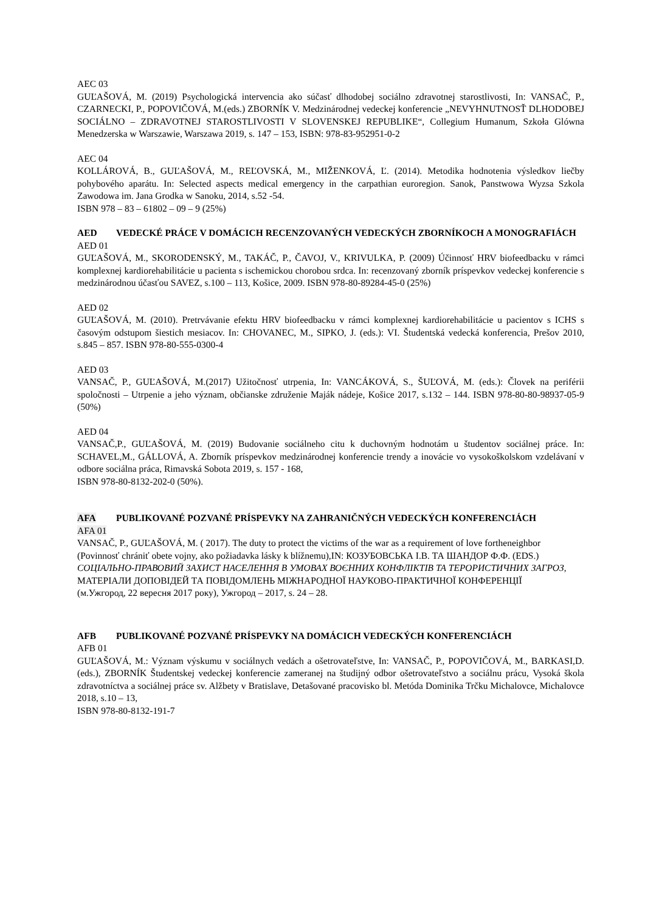AEC 03
GUĽAŠOVÁ, M. (2019) Psychologická intervencia ako súčasť dlhodobej sociálno zdravotnej starostlivosti, In: VANSAČ, P., CZARNECKI, P., POPOVIČOVÁ, M.(eds.) ZBORNÍK V. Medzinárodnej vedeckej konferencie „NEVYHNUTNOSŤ DLHODOBEJ SOCIÁLNO – ZDRAVOTNEJ STAROSTLIVOSTI V SLOVENSKEJ REPUBLIKE“, Collegium Humanum, Szkoła Glówna Menedzerska w Warszawie, Warszawa 2019, s. 147 – 153, ISBN: 978-83-952951-0-2
AEC 04
KOLLÁROVÁ, B., GUĽAŠOVÁ, M., REĽOVSKÁ, M., MIŽENKOVÁ, Ľ. (2014). Metodika hodnotenia výsledkov liečby pohybového aparátu. In: Selected aspects medical emergency in the carpathian euroregion. Sanok, Panstwowa Wyzsa Szkola Zawodowa im. Jana Grodka w Sanoku, 2014, s.52 -54.
ISBN 978 – 83 – 61802 – 09 – 9 (25%)
AED VEDECKÉ PRÁCE V DOMÁCICH RECENZOVANÝCH VEDECKÝCH ZBORNÍKOCH A MONOGRAFIÁCH
AED 01
GUĽAŠOVÁ, M., SKORODENSKÝ, M., TAKÁČ, P., ČAVOJ, V., KRIVULKA, P. (2009) Účinnosť HRV biofeedbacku v rámci komplexnej kardiorehabilitácie u pacienta s ischemickou chorobou srdca. In: recenzovaný zborník príspevkov vedeckej konferencie s medzinárodnou účasťou SAVEZ, s.100 – 113, Košice, 2009. ISBN 978-80-89284-45-0 (25%)
AED 02
GUĽAŠOVÁ, M. (2010). Pretrvávanie efektu HRV biofeedbacku v rámci komplexnej kardiorehabilitácie u pacientov s ICHS s časovým odstupom šiestich mesiacov. In: CHOVANEC, M., SIPKO, J. (eds.): VI. Študentská vedecká konferencia, Prešov 2010, s.845 – 857. ISBN 978-80-555-0300-4
AED 03
VANSAČ, P., GUĽAŠOVÁ, M.(2017) Užitočnosť utrpenia, In: VANCÁKOVÁ, S., ŠUĽOVÁ, M. (eds.): Človek na periférii spoločnosti – Utrpenie a jeho význam, občianske združenie Maják nádeje, Košice 2017, s.132 – 144. ISBN 978-80-80-98937-05-9 (50%)
AED 04
VANSAČ,P., GUĽAŠOVÁ, M. (2019) Budovanie sociálneho citu k duchovným hodnotám u študentov sociálnej práce. In: SCHAVEL,M., GÁLLOVÁ, A. Zborník príspevkov medzinárodnej konferencie trendy a inovácie vo vysokoškolskom vzdelávaní v odbore sociálna práca, Rimavská Sobota 2019, s. 157 - 168,
ISBN 978-80-8132-202-0 (50%).
AFA PUBLIKOVANÉ POZVANÉ PRÍSPEVKY NA ZAHRANIČNÝCH VEDECKÝCH KONFERENCIÁCH
AFA 01
VANSAČ, P., GUĽAŠOVÁ, M. ( 2017). The duty to protect the victims of the war as a requirement of love fortheneighbor (Povinnosť chrániť obete vojny, ako požiadavka lásky k blížnemu),IN: КОЗУБОВСЬКА І.В. ТА ШАНДОР Ф.Ф. (EDS.) СОЦІАЛЬНО-ПРАВОВИЙ ЗАХИСТ НАСЕЛЕННЯ В УМОВАХ ВОЄННИХ КОНФЛІКТІВ ТА ТЕРОРИСТИЧНИХ ЗАГРОЗ, МАТЕРІАЛИ ДОПОВІДЕЙ ТА ПОВІДОМЛЕНЬ МІЖНАРОДНОЇ НАУКОВО-ПРАКТИЧНОЇ КОНФЕРЕНЦІЇ
(м.Ужгород, 22 вересня 2017 року), Ужгород – 2017, s. 24 – 28.
AFB PUBLIKOVANÉ POZVANÉ PRÍSPEVKY NA DOMÁCICH VEDECKÝCH KONFERENCIÁCH
AFB 01
GUĽAŠOVÁ, M.: Význam výskumu v sociálnych vedách a ošetrovateľstve, In: VANSAČ, P., POPOVIČOVÁ, M., BARKASI,D. (eds.), ZBORNÍK Študentskej vedeckej konferencie zameranej na študijný odbor ošetrovateľstvo a sociálnu prácu, Vysoká škola zdravotníctva a sociálnej práce sv. Alžbety v Bratislave, Detašované pracovisko bl. Metóda Dominika Trčku Michalovce, Michalovce 2018, s.10 – 13,
ISBN 978-80-8132-191-7